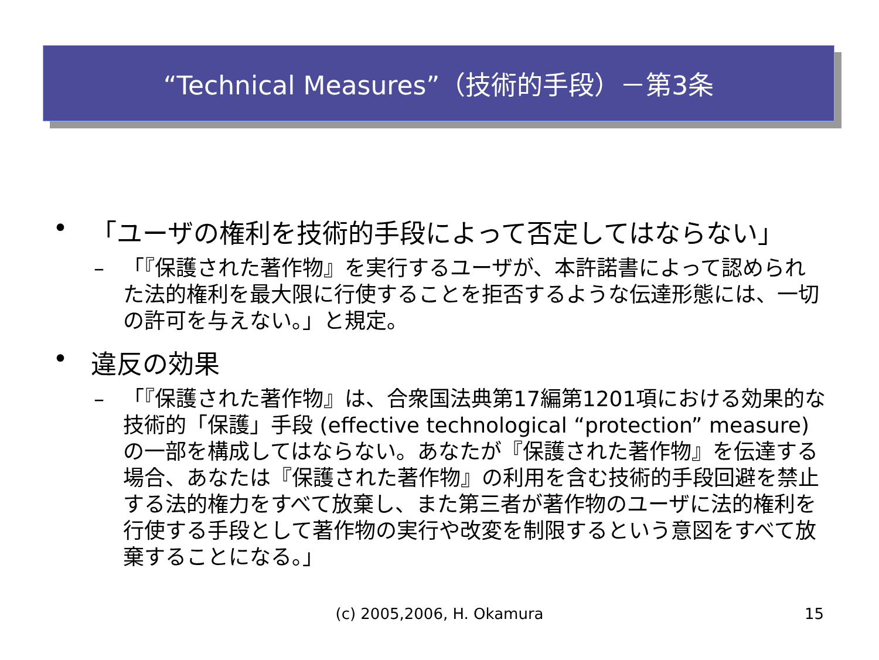“Technical Measures”（技術的手段）－第3条
• 「ユーザの権利を技術的手段によって否定してはならない」
– 「『保護された著作物』を実行するユーザが、本許諾書によって認められた法的権利を最大限に行使することを拒否するような伝達形態には、一切の許可を与えない。」と規定。
• 違反の効果
– 「『保護された著作物』は、合衆国法典第17編第1201項における効果的な技術的「保護」手段 (effective technological “protection” measure)の一部を構成してはならない。あなたが『保護された著作物』を伝達する場合、あなたは『保護された著作物』の利用を含む技術的手段回避を禁止する法的権力をすべて放棄し、また第三者が著作物のユーザに法的権利を行使する手段として著作物の実行や改変を制限するという意図をすべて放棄することになる。」
(c) 2005,2006, H. Okamura
15